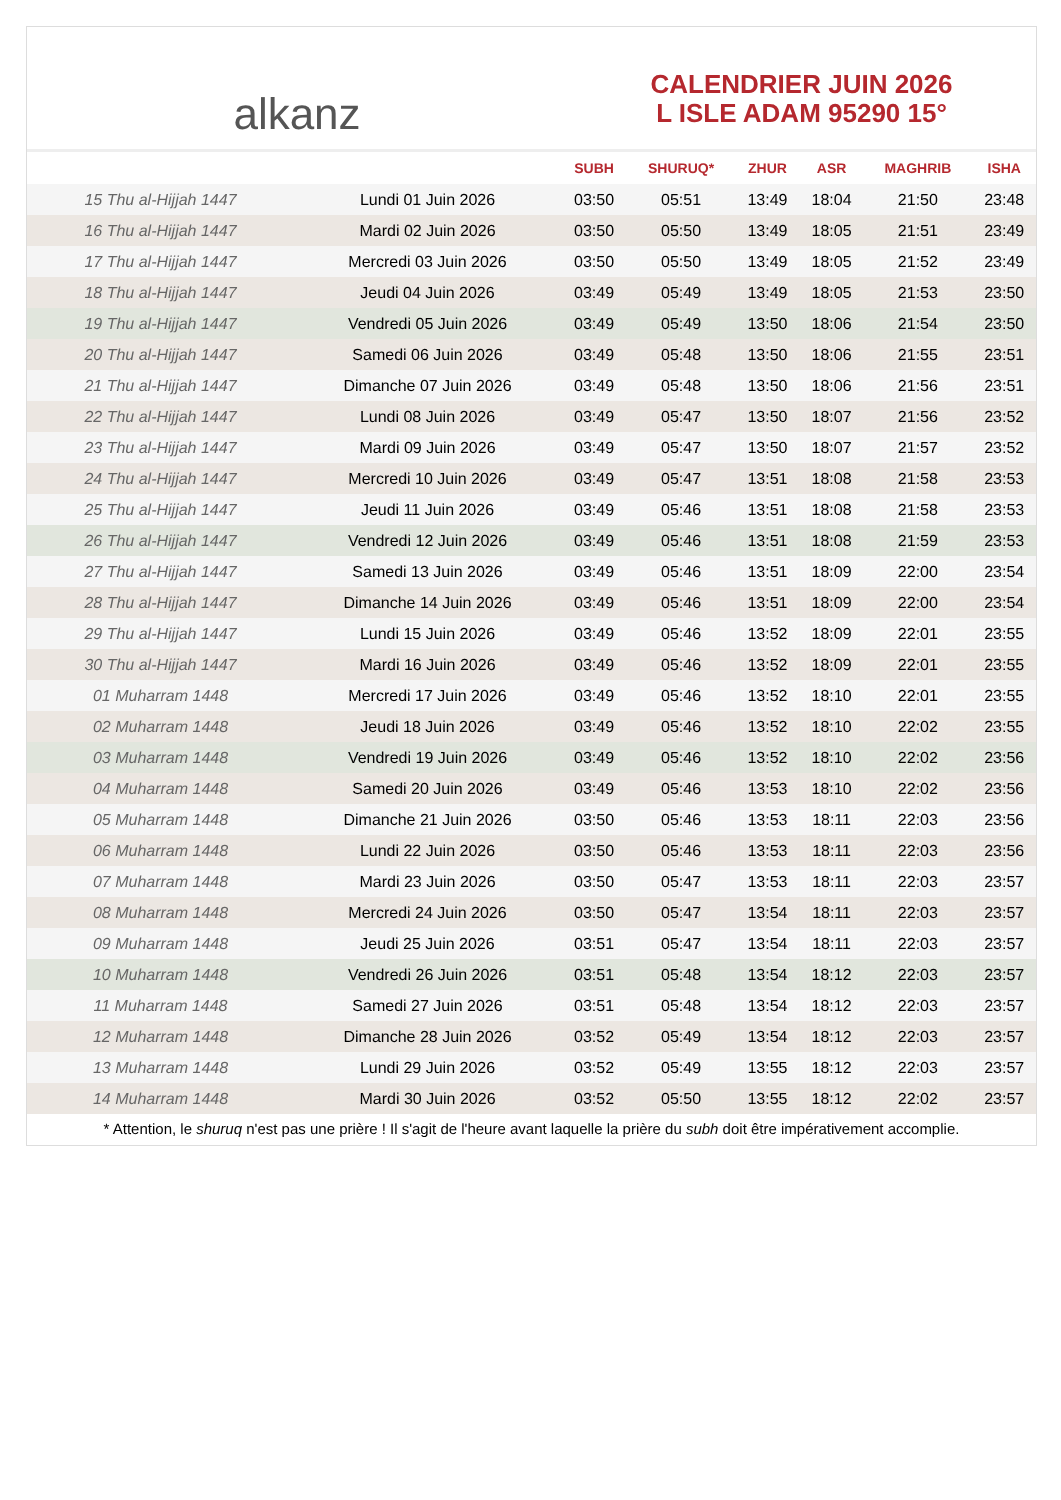alkanz
CALENDRIER JUIN 2026
L ISLE ADAM 95290 15°
| | | SUBH | SHURUQ* | ZHUR | ASR | MAGHRIB | ISHA |
| --- | --- | --- | --- | --- | --- | --- | --- |
| 15 Thu al-Hijjah 1447 | Lundi 01 Juin 2026 | 03:50 | 05:51 | 13:49 | 18:04 | 21:50 | 23:48 |
| 16 Thu al-Hijjah 1447 | Mardi 02 Juin 2026 | 03:50 | 05:50 | 13:49 | 18:05 | 21:51 | 23:49 |
| 17 Thu al-Hijjah 1447 | Mercredi 03 Juin 2026 | 03:50 | 05:50 | 13:49 | 18:05 | 21:52 | 23:49 |
| 18 Thu al-Hijjah 1447 | Jeudi 04 Juin 2026 | 03:49 | 05:49 | 13:49 | 18:05 | 21:53 | 23:50 |
| 19 Thu al-Hijjah 1447 | Vendredi 05 Juin 2026 | 03:49 | 05:49 | 13:50 | 18:06 | 21:54 | 23:50 |
| 20 Thu al-Hijjah 1447 | Samedi 06 Juin 2026 | 03:49 | 05:48 | 13:50 | 18:06 | 21:55 | 23:51 |
| 21 Thu al-Hijjah 1447 | Dimanche 07 Juin 2026 | 03:49 | 05:48 | 13:50 | 18:06 | 21:56 | 23:51 |
| 22 Thu al-Hijjah 1447 | Lundi 08 Juin 2026 | 03:49 | 05:47 | 13:50 | 18:07 | 21:56 | 23:52 |
| 23 Thu al-Hijjah 1447 | Mardi 09 Juin 2026 | 03:49 | 05:47 | 13:50 | 18:07 | 21:57 | 23:52 |
| 24 Thu al-Hijjah 1447 | Mercredi 10 Juin 2026 | 03:49 | 05:47 | 13:51 | 18:08 | 21:58 | 23:53 |
| 25 Thu al-Hijjah 1447 | Jeudi 11 Juin 2026 | 03:49 | 05:46 | 13:51 | 18:08 | 21:58 | 23:53 |
| 26 Thu al-Hijjah 1447 | Vendredi 12 Juin 2026 | 03:49 | 05:46 | 13:51 | 18:08 | 21:59 | 23:53 |
| 27 Thu al-Hijjah 1447 | Samedi 13 Juin 2026 | 03:49 | 05:46 | 13:51 | 18:09 | 22:00 | 23:54 |
| 28 Thu al-Hijjah 1447 | Dimanche 14 Juin 2026 | 03:49 | 05:46 | 13:51 | 18:09 | 22:00 | 23:54 |
| 29 Thu al-Hijjah 1447 | Lundi 15 Juin 2026 | 03:49 | 05:46 | 13:52 | 18:09 | 22:01 | 23:55 |
| 30 Thu al-Hijjah 1447 | Mardi 16 Juin 2026 | 03:49 | 05:46 | 13:52 | 18:09 | 22:01 | 23:55 |
| 01 Muharram 1448 | Mercredi 17 Juin 2026 | 03:49 | 05:46 | 13:52 | 18:10 | 22:01 | 23:55 |
| 02 Muharram 1448 | Jeudi 18 Juin 2026 | 03:49 | 05:46 | 13:52 | 18:10 | 22:02 | 23:55 |
| 03 Muharram 1448 | Vendredi 19 Juin 2026 | 03:49 | 05:46 | 13:52 | 18:10 | 22:02 | 23:56 |
| 04 Muharram 1448 | Samedi 20 Juin 2026 | 03:49 | 05:46 | 13:53 | 18:10 | 22:02 | 23:56 |
| 05 Muharram 1448 | Dimanche 21 Juin 2026 | 03:50 | 05:46 | 13:53 | 18:11 | 22:03 | 23:56 |
| 06 Muharram 1448 | Lundi 22 Juin 2026 | 03:50 | 05:46 | 13:53 | 18:11 | 22:03 | 23:56 |
| 07 Muharram 1448 | Mardi 23 Juin 2026 | 03:50 | 05:47 | 13:53 | 18:11 | 22:03 | 23:57 |
| 08 Muharram 1448 | Mercredi 24 Juin 2026 | 03:50 | 05:47 | 13:54 | 18:11 | 22:03 | 23:57 |
| 09 Muharram 1448 | Jeudi 25 Juin 2026 | 03:51 | 05:47 | 13:54 | 18:11 | 22:03 | 23:57 |
| 10 Muharram 1448 | Vendredi 26 Juin 2026 | 03:51 | 05:48 | 13:54 | 18:12 | 22:03 | 23:57 |
| 11 Muharram 1448 | Samedi 27 Juin 2026 | 03:51 | 05:48 | 13:54 | 18:12 | 22:03 | 23:57 |
| 12 Muharram 1448 | Dimanche 28 Juin 2026 | 03:52 | 05:49 | 13:54 | 18:12 | 22:03 | 23:57 |
| 13 Muharram 1448 | Lundi 29 Juin 2026 | 03:52 | 05:49 | 13:55 | 18:12 | 22:03 | 23:57 |
| 14 Muharram 1448 | Mardi 30 Juin 2026 | 03:52 | 05:50 | 13:55 | 18:12 | 22:02 | 23:57 |
* Attention, le shuruq n'est pas une prière ! Il s'agit de l'heure avant laquelle la prière du subh doit être impérativement accomplie.